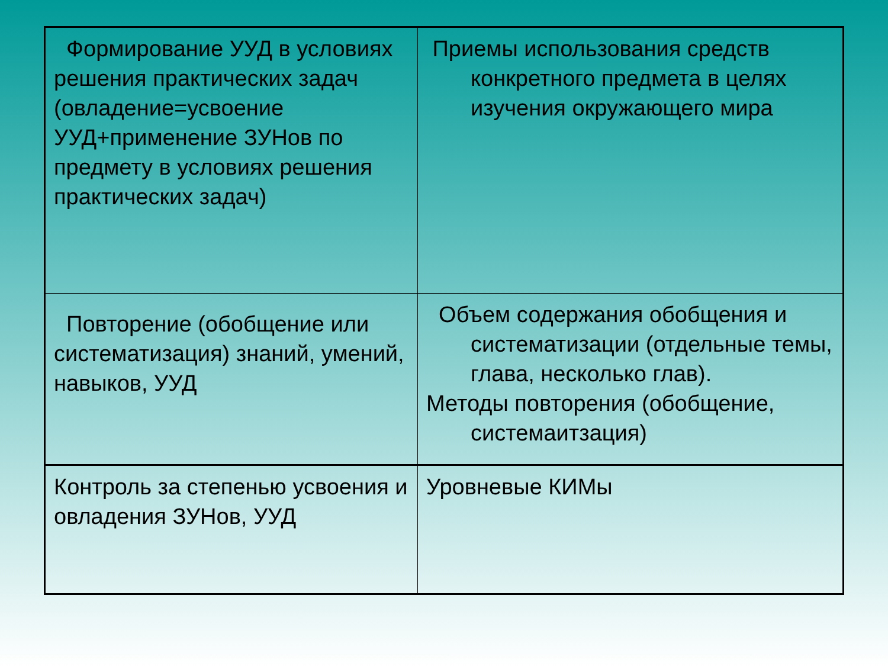| Формирование УУД в условиях решения практических задач (овладение=усвоение УУД+применение ЗУНов по предмету в условиях решения практических задач) | Приемы использования средств конкретного предмета в целях изучения окружающего мира |
| Повторение (обобщение или систематизация) знаний, умений, навыков, УУД | Объем содержания обобщения и систематизации (отдельные темы, глава, несколько глав). Методы повторения (обобщение, системаитзация) |
| Контроль за степенью усвоения и овладения ЗУНов, УУД | Уровневые КИМы |